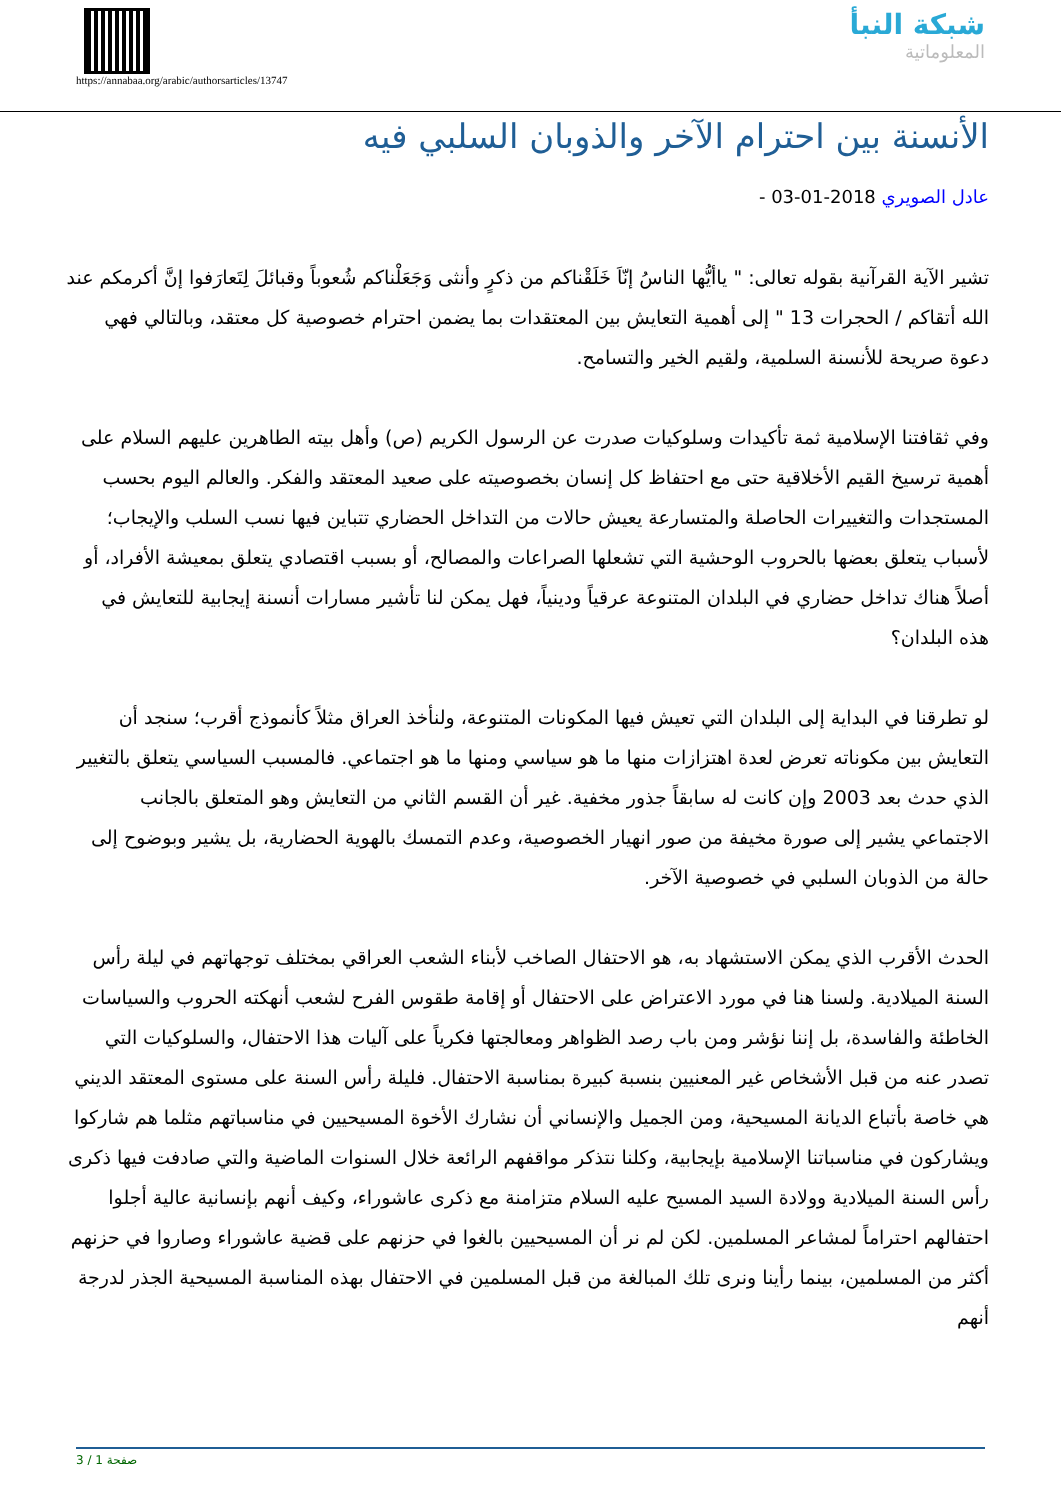https://annabaa.org/arabic/authorsarticles/13747
شبكة النبأ
المعلوماتية
الأنسنة بين احترام الآخر والذوبان السلبي فيه
عادل الصويري 2018-01-03 -
تشير الآية القرآنية بقوله تعالى: " ياأيُّها الناسُ إنّاَ خَلَقْناكم من ذكرٍ وأنثى وَجَعَلْناكم شُعوباً وقبائلَ لِتَعارَفوا إنَّ أكرمكم عند الله أتقاكم / الحجرات 13 " إلى أهمية التعايش بين المعتقدات بما يضمن احترام خصوصية كل معتقد، وبالتالي فهي دعوة صريحة للأنسنة السلمية، ولقيم الخير والتسامح.
وفي ثقافتنا الإسلامية ثمة تأكيدات وسلوكيات صدرت عن الرسول الكريم (ص) وأهل بيته الطاهرين عليهم السلام على أهمية ترسيخ القيم الأخلاقية حتى مع احتفاظ كل إنسان بخصوصيته على صعيد المعتقد والفكر. والعالم اليوم بحسب المستجدات والتغييرات الحاصلة والمتسارعة يعيش حالات من التداخل الحضاري تتباين فيها نسب السلب والإيجاب؛ لأسباب يتعلق بعضها بالحروب الوحشية التي تشعلها الصراعات والمصالح، أو بسبب اقتصادي يتعلق بمعيشة الأفراد، أو أصلاً هناك تداخل حضاري في البلدان المتنوعة عرقياً ودينياً، فهل يمكن لنا تأشير مسارات أنسنة إيجابية للتعايش في هذه البلدان؟
لو تطرقنا في البداية إلى البلدان التي تعيش فيها المكونات المتنوعة، ولنأخذ العراق مثلاً كأنموذج أقرب؛ سنجد أن التعايش بين مكوناته تعرض لعدة اهتزازات منها ما هو سياسي ومنها ما هو اجتماعي. فالمسبب السياسي يتعلق بالتغيير الذي حدث بعد 2003 وإن كانت له سابقاً جذور مخفية. غير أن القسم الثاني من التعايش وهو المتعلق بالجانب الاجتماعي يشير إلى صورة مخيفة من صور انهيار الخصوصية، وعدم التمسك بالهوية الحضارية، بل يشير وبوضوح إلى حالة من الذوبان السلبي في خصوصية الآخر.
الحدث الأقرب الذي يمكن الاستشهاد به، هو الاحتفال الصاخب لأبناء الشعب العراقي بمختلف توجهاتهم في ليلة رأس السنة الميلادية. ولسنا هنا في مورد الاعتراض على الاحتفال أو إقامة طقوس الفرح لشعب أنهكته الحروب والسياسات الخاطئة والفاسدة، بل إننا نؤشر ومن باب رصد الظواهر ومعالجتها فكرياً على آليات هذا الاحتفال، والسلوكيات التي تصدر عنه من قبل الأشخاص غير المعنيين بنسبة كبيرة بمناسبة الاحتفال. فليلة رأس السنة على مستوى المعتقد الديني هي خاصة بأتباع الديانة المسيحية، ومن الجميل والإنساني أن نشارك الأخوة المسيحيين في مناسباتهم مثلما هم شاركوا ويشاركون في مناسباتنا الإسلامية بإيجابية، وكلنا نتذكر مواقفهم الرائعة خلال السنوات الماضية والتي صادفت فيها ذكرى رأس السنة الميلادية وولادة السيد المسيح عليه السلام متزامنة مع ذكرى عاشوراء، وكيف أنهم بإنسانية عالية أجلوا احتفالهم احتراماً لمشاعر المسلمين. لكن لم نر أن المسيحيين بالغوا في حزنهم على قضية عاشوراء وصاروا في حزنهم أكثر من المسلمين، بينما رأينا ونرى تلك المبالغة من قبل المسلمين في الاحتفال بهذه المناسبة المسيحية الجذر لدرجة أنهم
صفحة 1 / 3